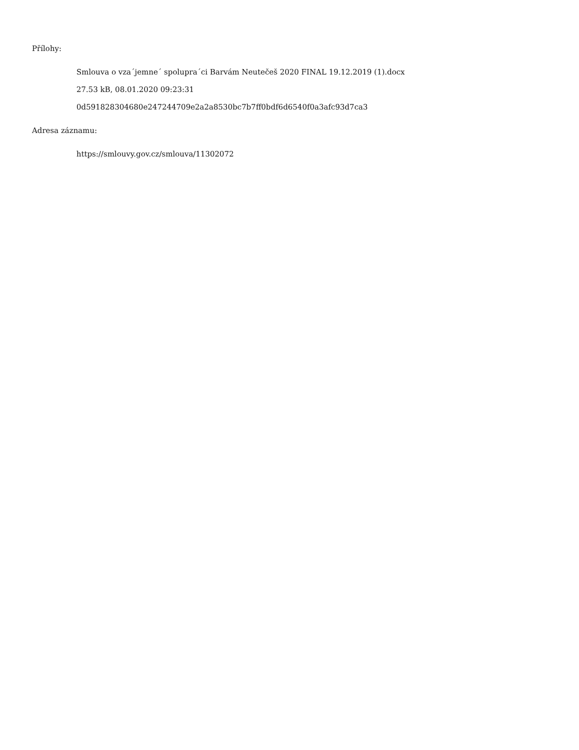Přílohy:
Smlouva o vza´jemne´ spolupra´ci Barvám Neutečeš 2020 FINAL 19.12.2019 (1).docx
27.53 kB, 08.01.2020 09:23:31
0d591828304680e247244709e2a2a8530bc7b7ff0bdf6d6540f0a3afc93d7ca3
Adresa záznamu:
https://smlouvy.gov.cz/smlouva/11302072